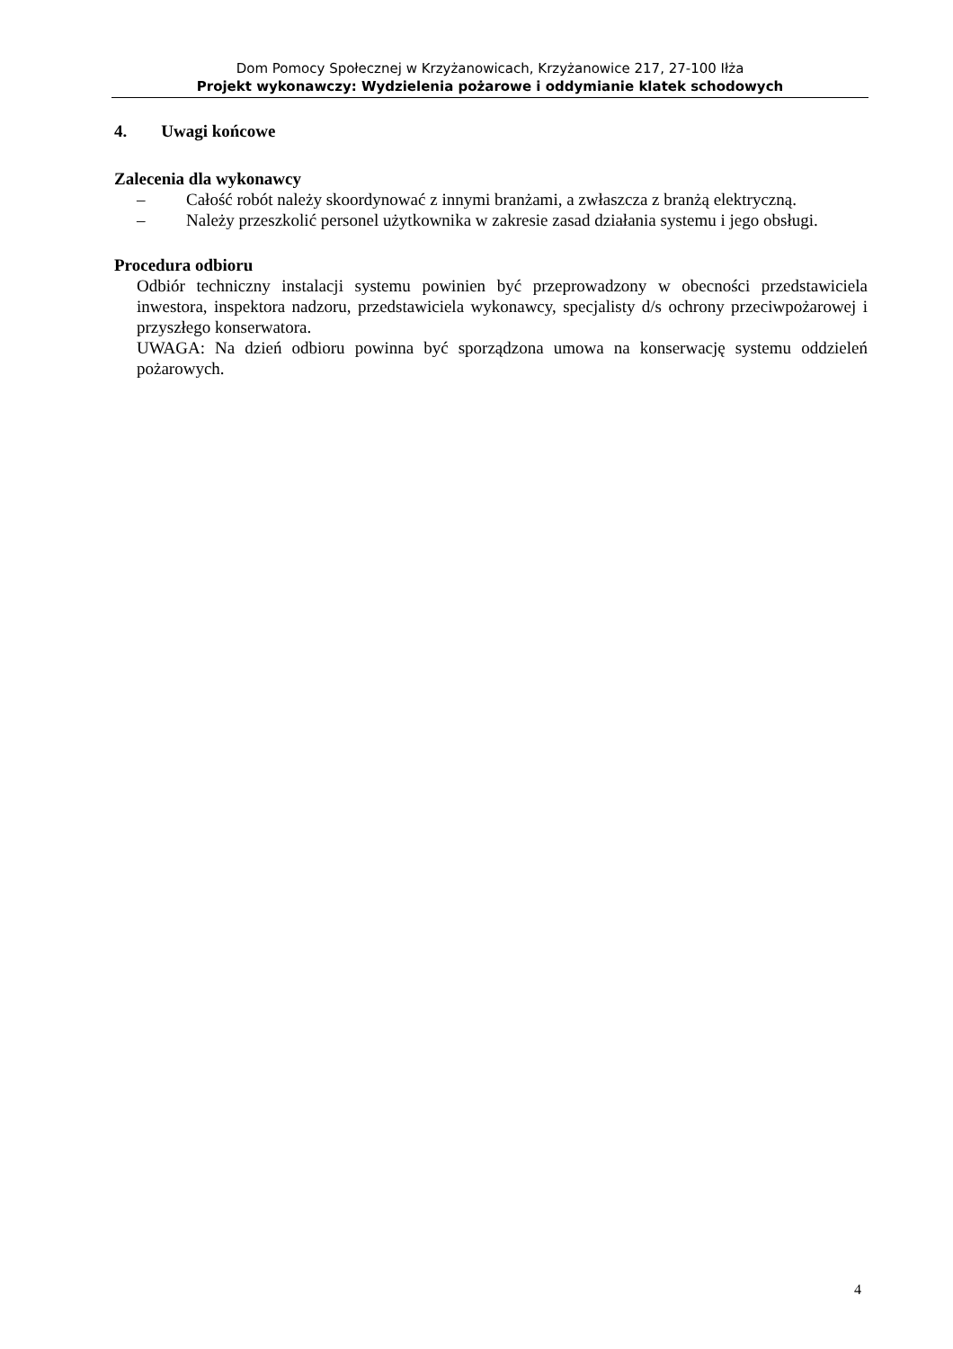Dom Pomocy Społecznej w Krzyżanowicach, Krzyżanowice 217, 27-100 Iłża
Projekt wykonawczy: Wydzielenia pożarowe i oddymianie klatek schodowych
4. Uwagi końcowe
Zalecenia dla wykonawcy
– Całość robót należy skoordynować z innymi branżami, a zwłaszcza z branżą elektryczną.
– Należy przeszkolić personel użytkownika w zakresie zasad działania systemu i jego obsługi.
Procedura odbioru
Odbiór techniczny instalacji systemu powinien być przeprowadzony w obecności przedstawiciela inwestora, inspektora nadzoru, przedstawiciela wykonawcy, specjalisty d/s ochrony przeciwpożarowej i przyszłego konserwatora.
UWAGA: Na dzień odbioru powinna być sporządzona umowa na konserwację systemu oddzieleń pożarowych.
4